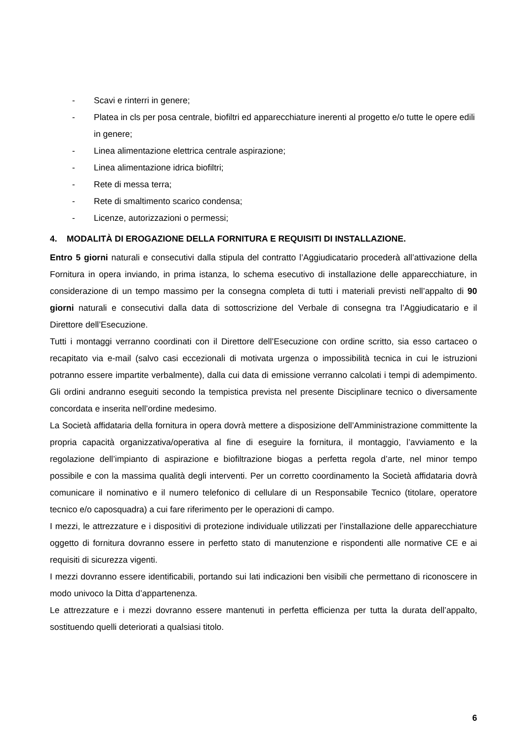- Scavi e rinterri in genere;
- Platea in cls per posa centrale, biofiltri ed apparecchiature inerenti al progetto e/o tutte le opere edili in genere;
- Linea alimentazione elettrica centrale aspirazione;
- Linea alimentazione idrica biofiltri;
- Rete di messa terra;
- Rete di smaltimento scarico condensa;
- Licenze, autorizzazioni o permessi;
4. MODALITÀ DI EROGAZIONE DELLA FORNITURA E REQUISITI DI INSTALLAZIONE.
Entro 5 giorni naturali e consecutivi dalla stipula del contratto l’Aggiudicatario procederà all’attivazione della Fornitura in opera inviando, in prima istanza, lo schema esecutivo di installazione delle apparecchiature, in considerazione di un tempo massimo per la consegna completa di tutti i materiali previsti nell’appalto di 90 giorni naturali e consecutivi dalla data di sottoscrizione del Verbale di consegna tra l’Aggiudicatario e il Direttore dell’Esecuzione.
Tutti i montaggi verranno coordinati con il Direttore dell’Esecuzione con ordine scritto, sia esso cartaceo o recapitato via e-mail (salvo casi eccezionali di motivata urgenza o impossibilità tecnica in cui le istruzioni potranno essere impartite verbalmente), dalla cui data di emissione verranno calcolati i tempi di adempimento. Gli ordini andranno eseguiti secondo la tempistica prevista nel presente Disciplinare tecnico o diversamente concordata e inserita nell’ordine medesimo.
La Società affidataria della fornitura in opera dovrà mettere a disposizione dell’Amministrazione committente la propria capacità organizzativa/operativa al fine di eseguire la fornitura, il montaggio, l’avviamento e la regolazione dell’impianto di aspirazione e biofiltrazione biogas a perfetta regola d’arte, nel minor tempo possibile e con la massima qualità degli interventi. Per un corretto coordinamento la Società affidataria dovrà comunicare il nominativo e il numero telefonico di cellulare di un Responsabile Tecnico (titolare, operatore tecnico e/o caposquadra) a cui fare riferimento per le operazioni di campo.
I mezzi, le attrezzature e i dispositivi di protezione individuale utilizzati per l’installazione delle apparecchiature oggetto di fornitura dovranno essere in perfetto stato di manutenzione e rispondenti alle normative CE e ai requisiti di sicurezza vigenti.
I mezzi dovranno essere identificabili, portando sui lati indicazioni ben visibili che permettano di riconoscere in modo univoco la Ditta d’appartenenza.
Le attrezzature e i mezzi dovranno essere mantenuti in perfetta efficienza per tutta la durata dell’appalto, sostituendo quelli deteriorati a qualsiasi titolo.
6